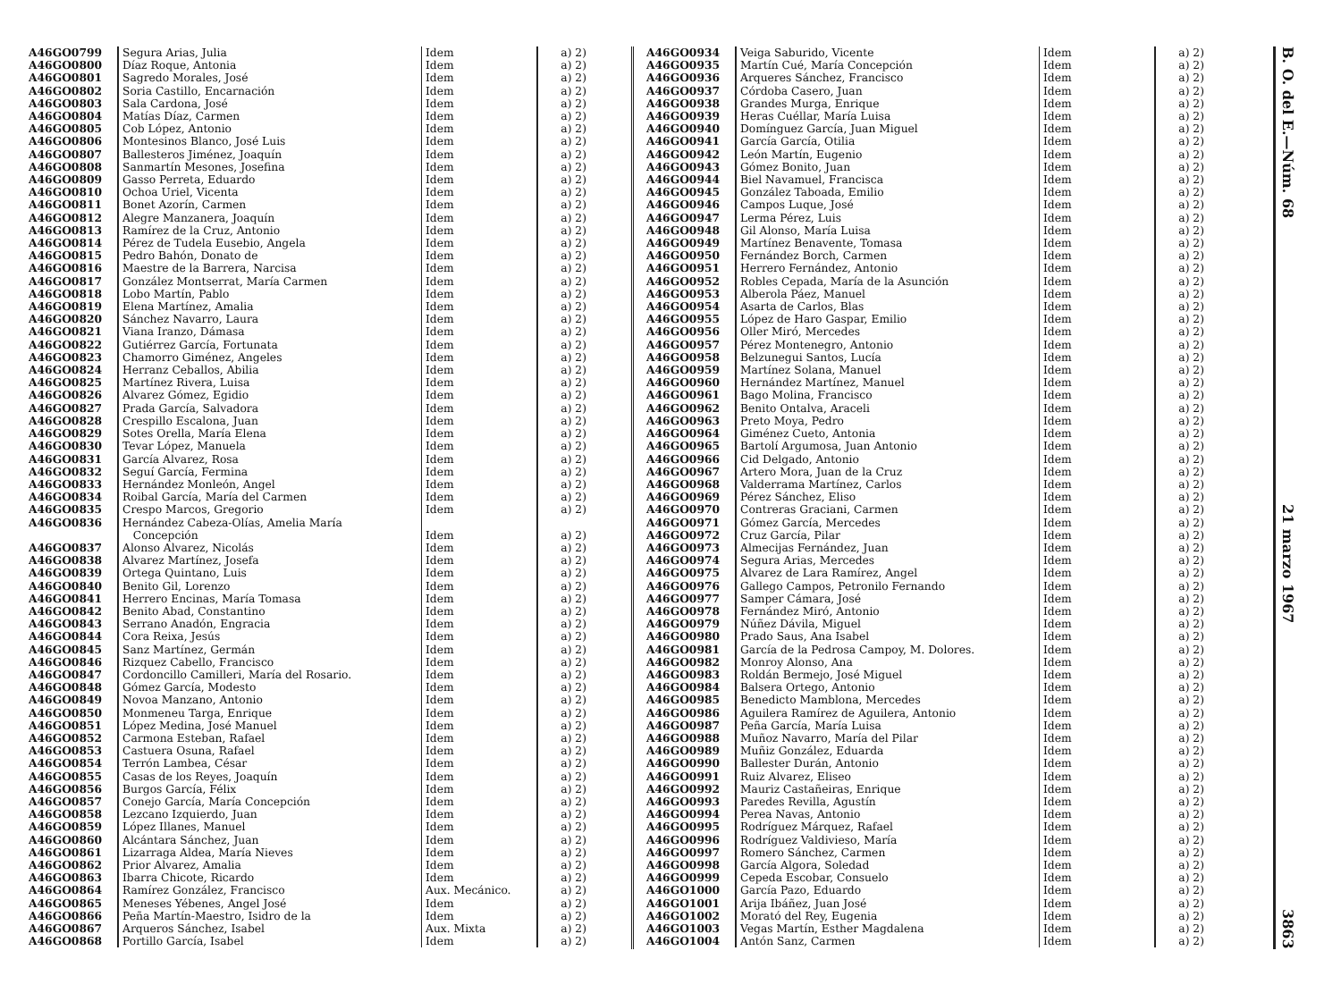| A46GO0799 | Segura Arias, Julia | Idem | a) 2) |
| A46GO0800 | Díaz Roque, Antonia | Idem | a) 2) |
| A46GO0801 | Sagredo Morales, José | Idem | a) 2) |
| A46GO0802 | Soria Castillo, Encarnación | Idem | a) 2) |
| A46GO0803 | Sala Cardona, José | Idem | a) 2) |
| A46GO0804 | Matías Díaz, Carmen | Idem | a) 2) |
| A46GO0805 | Cob López, Antonio | Idem | a) 2) |
| A46GO0806 | Montesinos Blanco, José Luis | Idem | a) 2) |
| A46GO0807 | Ballesteros Jiménez, Joaquín | Idem | a) 2) |
| A46GO0808 | Sanmartín Mesones, Josefina | Idem | a) 2) |
| A46GO0809 | Gasso Perreta, Eduardo | Idem | a) 2) |
| A46GO0810 | Ochoa Uriel, Vicenta | Idem | a) 2) |
| A46GO0811 | Bonet Azorín, Carmen | Idem | a) 2) |
| A46GO0812 | Alegre Manzanera, Joaquín | Idem | a) 2) |
| A46GO0813 | Ramírez de la Cruz, Antonio | Idem | a) 2) |
| A46GO0814 | Pérez de Tudela Eusebio, Angela | Idem | a) 2) |
| A46GO0815 | Pedro Bahón, Donato de | Idem | a) 2) |
| A46GO0816 | Maestre de la Barrera, Narcisa | Idem | a) 2) |
| A46GO0817 | González Montserrat, María Carmen | Idem | a) 2) |
| A46GO0818 | Lobo Martín, Pablo | Idem | a) 2) |
| A46GO0819 | Elena Martínez, Amalia | Idem | a) 2) |
| A46GO0820 | Sánchez Navarro, Laura | Idem | a) 2) |
| A46GO0821 | Viana Iranzo, Dámasa | Idem | a) 2) |
| A46GO0822 | Gutiérrez García, Fortunata | Idem | a) 2) |
| A46GO0823 | Chamorro Giménez, Angeles | Idem | a) 2) |
| A46GO0824 | Herranz Ceballos, Abilia | Idem | a) 2) |
| A46GO0825 | Martínez Rivera, Luisa | Idem | a) 2) |
| A46GO0826 | Alvarez Gómez, Egidio | Idem | a) 2) |
| A46GO0827 | Prada García, Salvadora | Idem | a) 2) |
| A46GO0828 | Crespillo Escalona, Juan | Idem | a) 2) |
| A46GO0829 | Sotes Orella, María Elena | Idem | a) 2) |
| A46GO0830 | Tevar López, Manuela | Idem | a) 2) |
| A46GO0831 | García Alvarez, Rosa | Idem | a) 2) |
| A46GO0832 | Seguí García, Fermina | Idem | a) 2) |
| A46GO0833 | Hernández Monleón, Angel | Idem | a) 2) |
| A46GO0834 | Roibal García, María del Carmen | Idem | a) 2) |
| A46GO0835 | Crespo Marcos, Gregorio | Idem | a) 2) |
| A46GO0836 | Hernández Cabeza-Olías, Amelia María Concepción | Idem | a) 2) |
| A46GO0837 | Alonso Alvarez, Nicolás | Idem | a) 2) |
| A46GO0838 | Alvarez Martínez, Josefa | Idem | a) 2) |
| A46GO0839 | Ortega Quintano, Luis | Idem | a) 2) |
| A46GO0840 | Benito Gil, Lorenzo | Idem | a) 2) |
| A46GO0841 | Herrero Encinas, María Tomasa | Idem | a) 2) |
| A46GO0842 | Benito Abad, Constantino | Idem | a) 2) |
| A46GO0843 | Serrano Anadón, Engracia | Idem | a) 2) |
| A46GO0844 | Cora Reixa, Jesús | Idem | a) 2) |
| A46GO0845 | Sanz Martínez, Germán | Idem | a) 2) |
| A46GO0846 | Rizquez Cabello, Francisco | Idem | a) 2) |
| A46GO0847 | Cordoncillo Camilleri, María del Rosario. | Idem | a) 2) |
| A46GO0848 | Gómez García, Modesto | Idem | a) 2) |
| A46GO0849 | Novoa Manzano, Antonio | Idem | a) 2) |
| A46GO0850 | Monmeneu Targa, Enrique | Idem | a) 2) |
| A46GO0851 | López Medina, José Manuel | Idem | a) 2) |
| A46GO0852 | Carmona Esteban, Rafael | Idem | a) 2) |
| A46GO0853 | Castuera Osuna, Rafael | Idem | a) 2) |
| A46GO0854 | Terrón Lambea, César | Idem | a) 2) |
| A46GO0855 | Casas de los Reyes, Joaquín | Idem | a) 2) |
| A46GO0856 | Burgos García, Félix | Idem | a) 2) |
| A46GO0857 | Conejo García, María Concepción | Idem | a) 2) |
| A46GO0858 | Lezcano Izquierdo, Juan | Idem | a) 2) |
| A46GO0859 | López Illanes, Manuel | Idem | a) 2) |
| A46GO0860 | Alcántara Sánchez, Juan | Idem | a) 2) |
| A46GO0861 | Lizarraga Aldea, María Nieves | Idem | a) 2) |
| A46GO0862 | Prior Alvarez, Amalia | Idem | a) 2) |
| A46GO0863 | Ibarra Chicote, Ricardo | Idem | a) 2) |
| A46GO0864 | Ramírez González, Francisco | Aux. Mecánico. | a) 2) |
| A46GO0865 | Meneses Yébenes, Angel José | Idem | a) 2) |
| A46GO0866 | Peña Martín-Maestro, Isidro de la | Idem | a) 2) |
| A46GO0867 | Arqueros Sánchez, Isabel | Aux. Mixta | a) 2) |
| A46GO0868 | Portillo García, Isabel | Idem | a) 2) |
| A46GO0934 | Veiga Saburido, Vicente | Idem | a) 2) |
| A46GO0935 | Martín Cué, María Concepción | Idem | a) 2) |
| A46GO0936 | Arqueres Sánchez, Francisco | Idem | a) 2) |
| A46GO0937 | Córdoba Casero, Juan | Idem | a) 2) |
| A46GO0938 | Grandes Murga, Enrique | Idem | a) 2) |
| A46GO0939 | Heras Cuéllar, María Luisa | Idem | a) 2) |
| A46GO0940 | Domínguez García, Juan Miguel | Idem | a) 2) |
| A46GO0941 | García García, Otilia | Idem | a) 2) |
| A46GO0942 | León Martín, Eugenio | Idem | a) 2) |
| A46GO0943 | Gómez Bonito, Juan | Idem | a) 2) |
| A46GO0944 | Biel Navamuel, Francisca | Idem | a) 2) |
| A46GO0945 | González Taboada, Emilio | Idem | a) 2) |
| A46GO0946 | Campos Luque, José | Idem | a) 2) |
| A46GO0947 | Lerma Pérez, Luis | Idem | a) 2) |
| A46GO0948 | Gil Alonso, María Luisa | Idem | a) 2) |
| A46GO0949 | Martínez Benavente, Tomasa | Idem | a) 2) |
| A46GO0950 | Fernández Borch, Carmen | Idem | a) 2) |
| A46GO0951 | Herrero Fernández, Antonio | Idem | a) 2) |
| A46GO0952 | Robles Cepada, María de la Asunción | Idem | a) 2) |
| A46GO0953 | Alberola Páez, Manuel | Idem | a) 2) |
| A46GO0954 | Asarta de Carlos, Blas | Idem | a) 2) |
| A46GO0955 | López de Haro Gaspar, Emilio | Idem | a) 2) |
| A46GO0956 | Oller Miró, Mercedes | Idem | a) 2) |
| A46GO0957 | Pérez Montenegro, Antonio | Idem | a) 2) |
| A46GO0958 | Belzunegui Santos, Lucía | Idem | a) 2) |
| A46GO0959 | Martínez Solana, Manuel | Idem | a) 2) |
| A46GO0960 | Hernández Martínez, Manuel | Idem | a) 2) |
| A46GO0961 | Bago Molina, Francisco | Idem | a) 2) |
| A46GO0962 | Benito Ontalva, Araceli | Idem | a) 2) |
| A46GO0963 | Preto Moya, Pedro | Idem | a) 2) |
| A46GO0964 | Giménez Cueto, Antonia | Idem | a) 2) |
| A46GO0965 | Bartolí Argumosa, Juan Antonio | Idem | a) 2) |
| A46GO0966 | Cid Delgado, Antonio | Idem | a) 2) |
| A46GO0967 | Artero Mora, Juan de la Cruz | Idem | a) 2) |
| A46GO0968 | Valderrama Martínez, Carlos | Idem | a) 2) |
| A46GO0969 | Pérez Sánchez, Eliso | Idem | a) 2) |
| A46GO0970 | Contreras Graciani, Carmen | Idem | a) 2) |
| A46GO0971 | Gómez García, Mercedes | Idem | a) 2) |
| A46GO0972 | Cruz García, Pilar | Idem | a) 2) |
| A46GO0973 | Almecijas Fernández, Juan | Idem | a) 2) |
| A46GO0974 | Segura Arias, Mercedes | Idem | a) 2) |
| A46GO0975 | Alvarez de Lara Ramírez, Angel | Idem | a) 2) |
| A46GO0976 | Gallego Campos, Petronilo Fernando | Idem | a) 2) |
| A46GO0977 | Samper Cámara, José | Idem | a) 2) |
| A46GO0978 | Fernández Miró, Antonio | Idem | a) 2) |
| A46GO0979 | Núñez Dávila, Miguel | Idem | a) 2) |
| A46GO0980 | Prado Saus, Ana Isabel | Idem | a) 2) |
| A46GO0981 | García de la Pedrosa Campoy, M. Dolores. | Idem | a) 2) |
| A46GO0982 | Monroy Alonso, Ana | Idem | a) 2) |
| A46GO0983 | Roldán Bermejo, José Miguel | Idem | a) 2) |
| A46GO0984 | Balsera Ortego, Antonio | Idem | a) 2) |
| A46GO0985 | Benedicto Mamblona, Mercedes | Idem | a) 2) |
| A46GO0986 | Aguilera Ramírez de Aguilera, Antonio | Idem | a) 2) |
| A46GO0987 | Peña García, María Luisa | Idem | a) 2) |
| A46GO0988 | Muñoz Navarro, María del Pilar | Idem | a) 2) |
| A46GO0989 | Muñiz González, Eduarda | Idem | a) 2) |
| A46GO0990 | Ballester Durán, Antonio | Idem | a) 2) |
| A46GO0991 | Ruiz Alvarez, Eliseo | Idem | a) 2) |
| A46GO0992 | Mauriz Castañeiras, Enrique | Idem | a) 2) |
| A46GO0993 | Paredes Revilla, Agustín | Idem | a) 2) |
| A46GO0994 | Perea Navas, Antonio | Idem | a) 2) |
| A46GO0995 | Rodríguez Márquez, Rafael | Idem | a) 2) |
| A46GO0996 | Rodríguez Valdivieso, María | Idem | a) 2) |
| A46GO0997 | Romero Sánchez, Carmen | Idem | a) 2) |
| A46GO0998 | García Algora, Soledad | Idem | a) 2) |
| A46GO0999 | Cepeda Escobar, Consuelo | Idem | a) 2) |
| A46GO1000 | García Pazo, Eduardo | Idem | a) 2) |
| A46GO1001 | Arija Ibáñez, Juan José | Idem | a) 2) |
| A46GO1002 | Morató del Rey, Eugenia | Idem | a) 2) |
| A46GO1003 | Vegas Martín, Esther Magdalena | Idem | a) 2) |
| A46GO1004 | Antón Sanz, Carmen | Idem | a) 2) |
B. O. del E.—Núm. 68 21 marzo 1967 3863